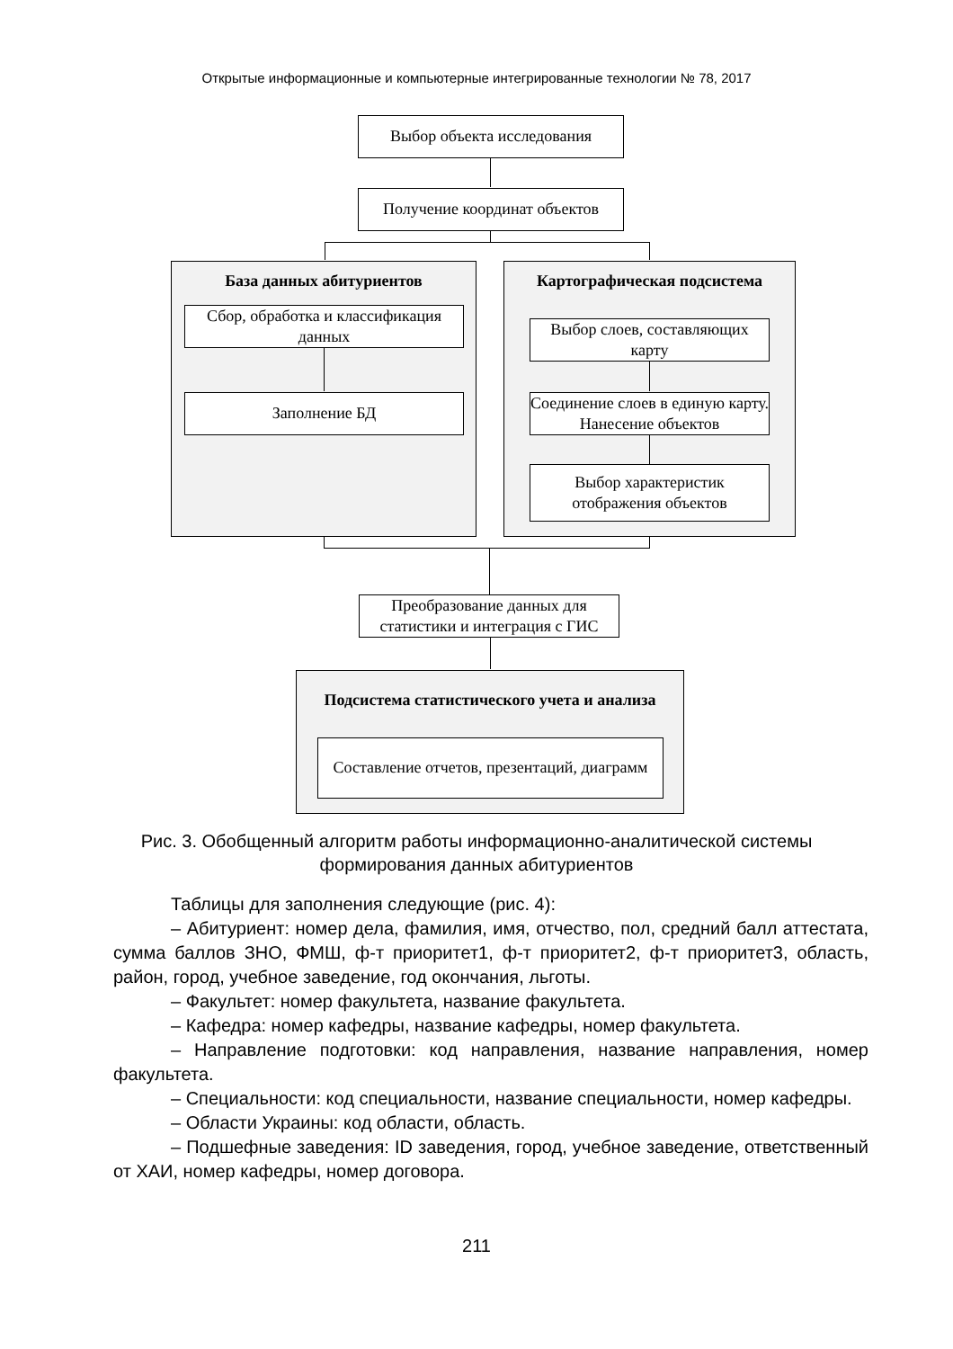Открытые информационные и компьютерные интегрированные технологии № 78, 2017
Выбор объекта исследования
Получение координат объектов
База данных абитуриентов
Сбор, обработка и классификация данных
Заполнение БД
Картографическая подсистема
Выбор слоев, составляющих карту
Соединение слоев в единую карту. Нанесение объектов
Выбор характеристик отображения объектов
Преобразование данных для статистики и интеграция с ГИС
Подсистема статистического учета и анализа
Составление отчетов, презентаций, диаграмм
Рис. 3. Обобщенный алгоритм работы информационно-аналитической системы формирования данных абитуриентов
Таблицы для заполнения следующие (рис. 4):
– Абитуриент: номер дела, фамилия, имя, отчество, пол, средний балл аттестата, сумма баллов ЗНО, ФМШ, ф-т приоритет1, ф-т приоритет2, ф-т приоритет3, область, район, город, учебное заведение, год окончания, льготы.
– Факультет: номер факультета, название факультета.
– Кафедра: номер кафедры, название кафедры, номер факультета.
– Направление подготовки: код направления, название направления, номер факультета.
– Специальности: код специальности, название специальности, номер кафедры.
– Области Украины: код области, область.
– Подшефные заведения: ID заведения, город, учебное заведение, ответственный от ХАИ, номер кафедры, номер договора.
211